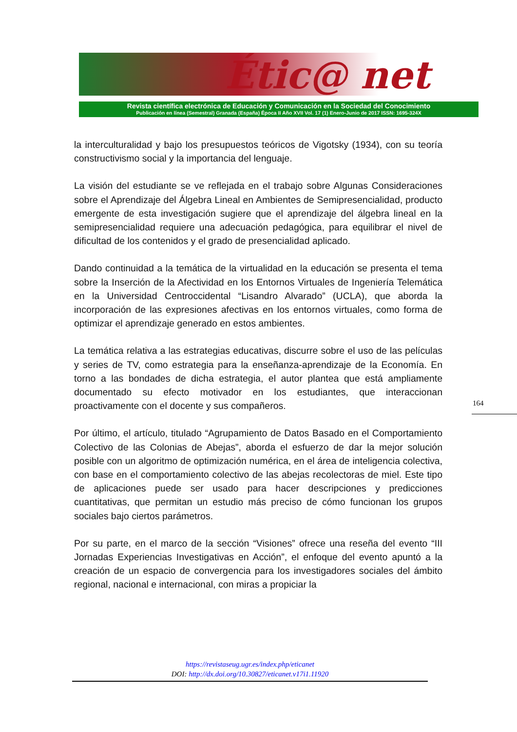Étic@ net
Revista científica electrónica de Educación y Comunicación en la Sociedad del Conocimiento
Publicación en línea (Semestral) Granada (España) Época II Año XVII Vol. 17 (1) Enero-Junio de 2017 ISSN: 1695-324X
la interculturalidad y bajo los presupuestos teóricos de Vigotsky (1934), con su teoría constructivismo social y la importancia del lenguaje.
La visión del estudiante se ve reflejada en el trabajo sobre Algunas Consideraciones sobre el Aprendizaje del Álgebra Lineal en Ambientes de Semipresencialidad, producto emergente de esta investigación sugiere que el aprendizaje del álgebra lineal en la semipresencialidad requiere una adecuación pedagógica, para equilibrar el nivel de dificultad de los contenidos y el grado de presencialidad aplicado.
Dando continuidad a la temática de la virtualidad en la educación se presenta el tema sobre la Inserción de la Afectividad en los Entornos Virtuales de Ingeniería Telemática en la Universidad Centroccidental “Lisandro Alvarado” (UCLA), que aborda la incorporación de las expresiones afectivas en los entornos virtuales, como forma de optimizar el aprendizaje generado en estos ambientes.
La temática relativa a las estrategias educativas, discurre sobre el uso de las películas y series de TV, como estrategia para la enseñanza-aprendizaje de la Economía. En torno a las bondades de dicha estrategia, el autor plantea que está ampliamente documentado su efecto motivador en los estudiantes, que interaccionan proactivamente con el docente y sus compañeros.
Por último, el artículo, titulado “Agrupamiento de Datos Basado en el Comportamiento Colectivo de las Colonias de Abejas”, aborda el esfuerzo de dar la mejor solución posible con un algoritmo de optimización numérica, en el área de inteligencia colectiva, con base en el comportamiento colectivo de las abejas recolectoras de miel. Este tipo de aplicaciones puede ser usado para hacer descripciones y predicciones cuantitativas, que permitan un estudio más preciso de cómo funcionan los grupos sociales bajo ciertos parámetros.
Por su parte, en el marco de la sección “Visiones” ofrece una reseña del evento “III Jornadas Experiencias Investigativas en Acción”, el enfoque del evento apuntó a la creación de un espacio de convergencia para los investigadores sociales del ámbito regional, nacional e internacional, con miras a propiciar la
164
https://revistaseug.ugr.es/index.php/eticanet
DOI: http://dx.doi.org/10.30827/eticanet.v17i1.11920